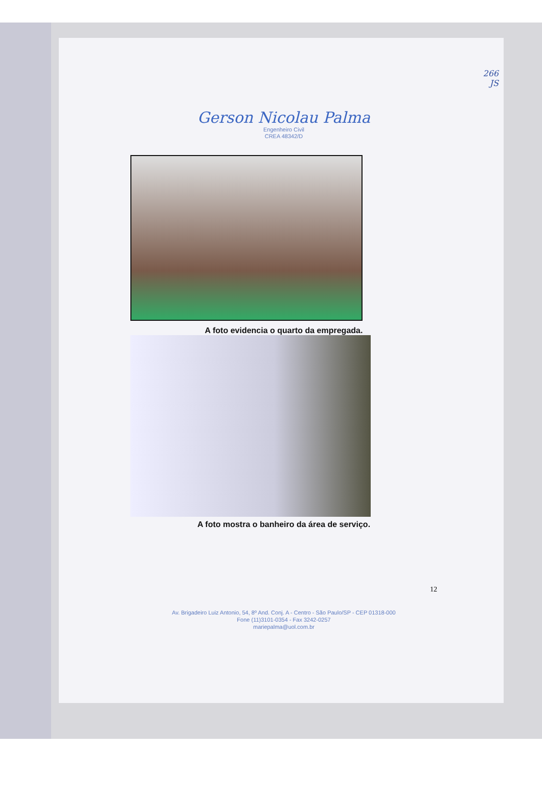266
JS
Gerson Nicolau Palma
Engenheiro Civil
CREA 48342/D
A foto evidencia o quarto da empregada.
A foto mostra o banheiro da área de serviço.
12
Av. Brigadeiro Luiz Antonio, 54, 8º And. Conj. A - Centro - São Paulo/SP - CEP 01318-000
Fone (11)3101-0354 - Fax 3242-0257
mariepalma@uol.com.br